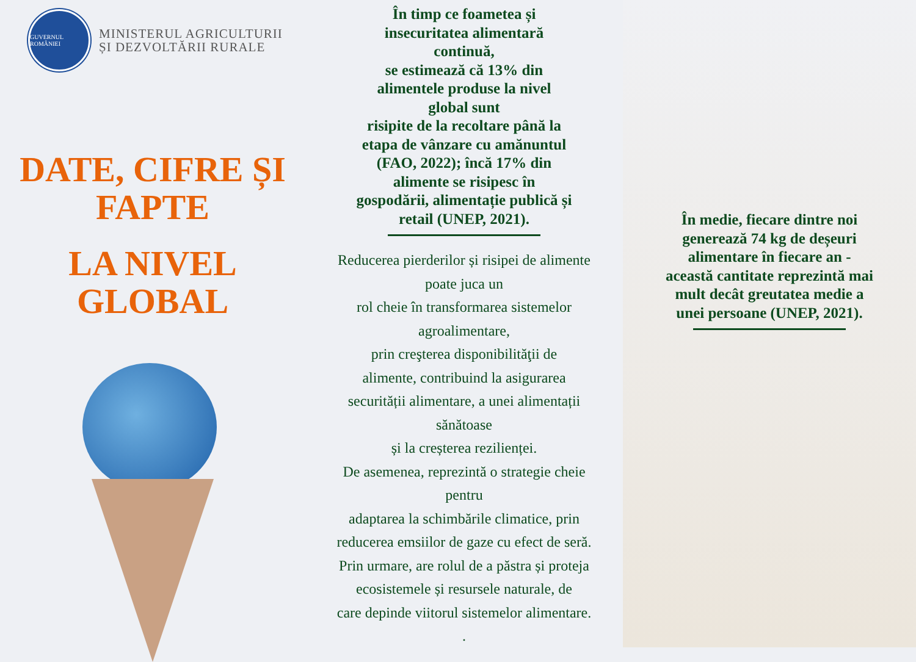GUVERNUL ROMÂNIEI
MINISTERUL AGRICULTURII
ȘI DEZVOLTĂRII RURALE
DATE, CIFRE ȘI
FAPTE
LA NIVEL
GLOBAL
În timp ce foametea și
insecuritatea alimentară
continuă,
se estimează că 13% din
alimentele produse la nivel
global sunt
risipite de la recoltare până la
etapa de vânzare cu amănuntul
(FAO, 2022); încă 17% din
alimente se risipesc în
gospodării, alimentație publică și
retail (UNEP, 2021).
Reducerea pierderilor și risipei de alimente
poate juca un
rol cheie în transformarea sistemelor
agroalimentare,
prin creşterea disponibilităţii de
alimente, contribuind la asigurarea
securității alimentare, a unei alimentații
sănătoase
și la creșterea rezilienței.
De asemenea, reprezintă o strategie cheie
pentru
adaptarea la schimbările climatice, prin
reducerea emsiilor de gaze cu efect de seră.
Prin urmare, are rolul de a păstra și proteja
ecosistemele și resursele naturale, de
care depinde viitorul sistemelor alimentare.
.
În medie, fiecare dintre noi
generează 74 kg de deșeuri
alimentare în fiecare an -
această cantitate reprezintă mai
mult decât greutatea medie a
unei persoane (UNEP, 2021).